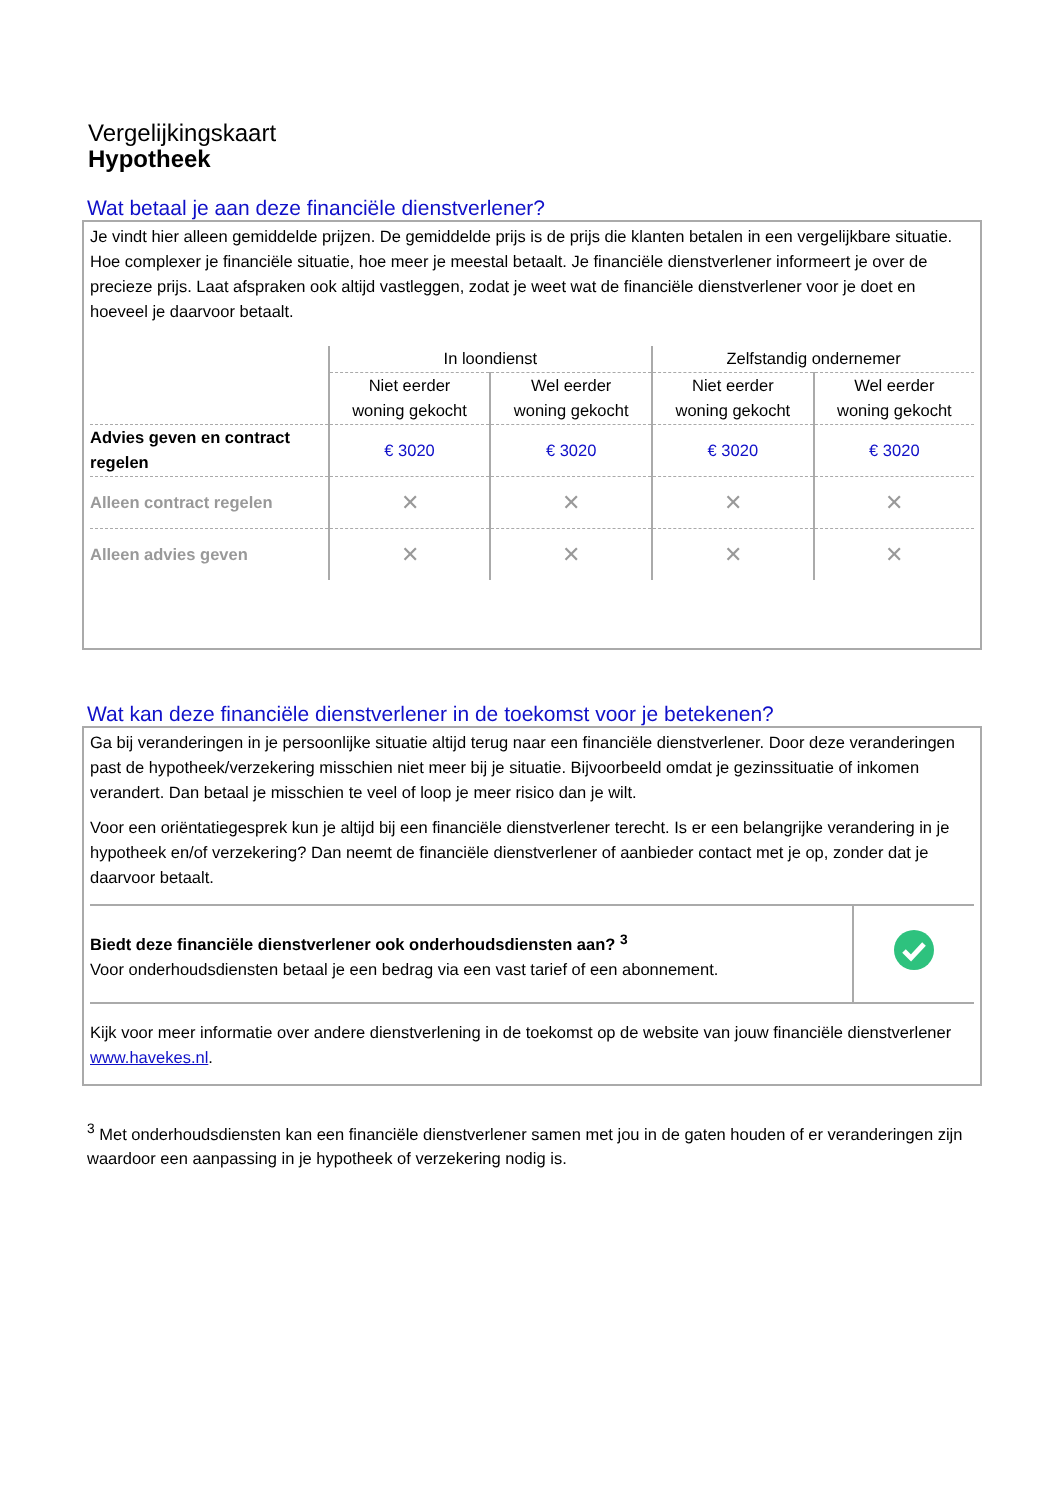Vergelijkingskaart
Hypotheek
Wat betaal je aan deze financiële dienstverlener?
Je vindt hier alleen gemiddelde prijzen. De gemiddelde prijs is de prijs die klanten betalen in een vergelijkbare situatie. Hoe complexer je financiële situatie, hoe meer je meestal betaalt. Je financiële dienstverlener informeert je over de precieze prijs. Laat afspraken ook altijd vastleggen, zodat je weet wat de financiële dienstverlener voor je doet en hoeveel je daarvoor betaalt.
| | In loondienst | | Zelfstandig ondernemer | |
| --- | --- | --- | --- | --- |
| | Niet eerder woning gekocht | Wel eerder woning gekocht | Niet eerder woning gekocht | Wel eerder woning gekocht |
| Advies geven en contract regelen | € 3020 | € 3020 | € 3020 | € 3020 |
| Alleen contract regelen | ✕ | ✕ | ✕ | ✕ |
| Alleen advies geven | ✕ | ✕ | ✕ | ✕ |
Wat kan deze financiële dienstverlener in de toekomst voor je betekenen?
Ga bij veranderingen in je persoonlijke situatie altijd terug naar een financiële dienstverlener. Door deze veranderingen past de hypotheek/verzekering misschien niet meer bij je situatie. Bijvoorbeeld omdat je gezinssituatie of inkomen verandert. Dan betaal je misschien te veel of loop je meer risico dan je wilt.
Voor een oriëntatiegesprek kun je altijd bij een financiële dienstverlener terecht. Is er een belangrijke verandering in je hypotheek en/of verzekering? Dan neemt de financiële dienstverlener of aanbieder contact met je op, zonder dat je daarvoor betaalt.
| Biedt deze financiële dienstverlener ook onderhoudsdiensten aan? <sup>3</sup> Voor onderhoudsdiensten betaal je een bedrag via een vast tarief of een abonnement. | |
Kijk voor meer informatie over andere dienstverlening in de toekomst op de website van jouw financiële dienstverlener www.havekes.nl.
<sup>3</sup> Met onderhoudsdiensten kan een financiële dienstverlener samen met jou in de gaten houden of er veranderingen zijn waardoor een aanpassing in je hypotheek of verzekering nodig is.